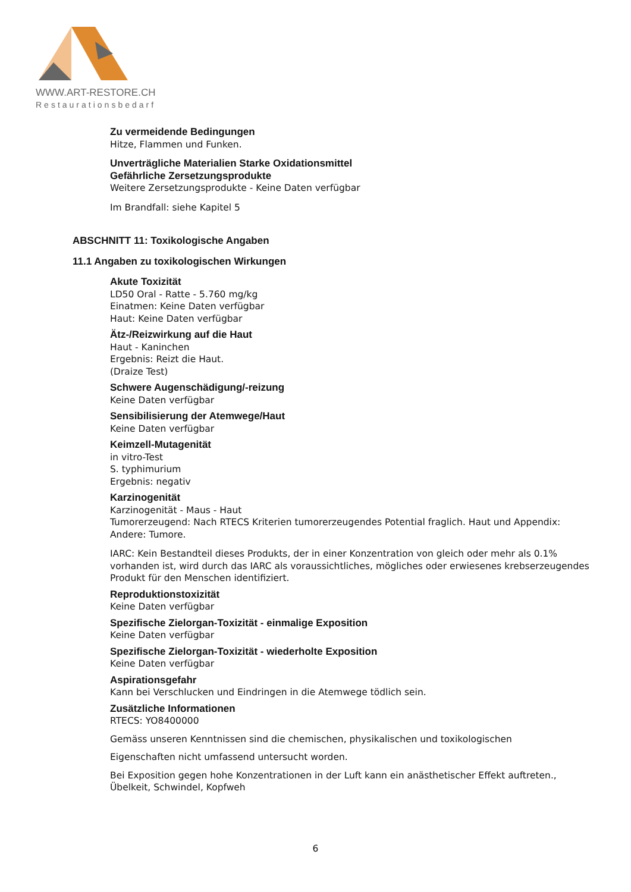WWW.ART-RESTORE.CH
Restaurationsbedarf
Zu vermeidende Bedingungen
Hitze, Flammen und Funken.
Unverträgliche Materialien Starke Oxidationsmittel
Gefährliche Zersetzungsprodukte
Weitere Zersetzungsprodukte - Keine Daten verfügbar
Im Brandfall: siehe Kapitel 5
ABSCHNITT 11: Toxikologische Angaben
11.1 Angaben zu toxikologischen Wirkungen
Akute Toxizität
LD50 Oral - Ratte - 5.760 mg/kg
Einatmen: Keine Daten verfügbar
Haut: Keine Daten verfügbar
Ätz-/Reizwirkung auf die Haut
Haut - Kaninchen
Ergebnis: Reizt die Haut.
(Draize Test)
Schwere Augenschädigung/-reizung
Keine Daten verfügbar
Sensibilisierung der Atemwege/Haut
Keine Daten verfügbar
Keimzell-Mutagenität
in vitro-Test
S. typhimurium
Ergebnis: negativ
Karzinogenität
Karzinogenität - Maus - Haut
Tumorerzeugend: Nach RTECS Kriterien tumorerzeugendes Potential fraglich. Haut und Appendix: Andere: Tumore.
IARC: Kein Bestandteil dieses Produkts, der in einer Konzentration von gleich oder mehr als 0.1% vorhanden ist, wird durch das IARC als voraussichtliches, mögliches oder erwiesenes krebserzeugendes Produkt für den Menschen identifiziert.
Reproduktionstoxizität
Keine Daten verfügbar
Spezifische Zielorgan-Toxizität - einmalige Exposition
Keine Daten verfügbar
Spezifische Zielorgan-Toxizität - wiederholte Exposition
Keine Daten verfügbar
Aspirationsgefahr
Kann bei Verschlucken und Eindringen in die Atemwege tödlich sein.
Zusätzliche Informationen
RTECS: YO8400000
Gemäss unseren Kenntnissen sind die chemischen, physikalischen und toxikologischen
Eigenschaften nicht umfassend untersucht worden.
Bei Exposition gegen hohe Konzentrationen in der Luft kann ein anästhetischer Effekt auftreten., Übelkeit, Schwindel, Kopfweh
6